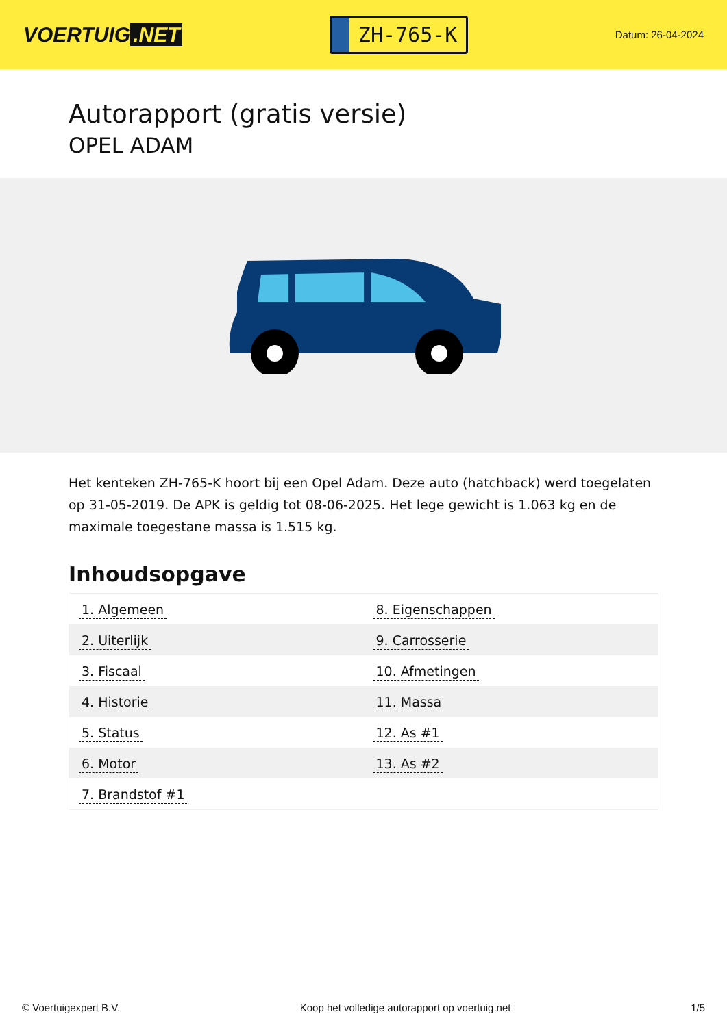VOERTUIG.NET
ZH-765-K
Datum: 26-04-2024
Autorapport (gratis versie)
OPEL ADAM
Het kenteken ZH-765-K hoort bij een Opel Adam. Deze auto (hatchback) werd toegelaten op 31-05-2019. De APK is geldig tot 08-06-2025. Het lege gewicht is 1.063 kg en de maximale toegestane massa is 1.515 kg.
Inhoudsopgave
| 1. Algemeen | 8. Eigenschappen |
| 2. Uiterlijk | 9. Carrosserie |
| 3. Fiscaal | 10. Afmetingen |
| 4. Historie | 11. Massa |
| 5. Status | 12. As #1 |
| 6. Motor | 13. As #2 |
| 7. Brandstof #1 | |
© Voertuigexpert B.V. Koop het volledige autorapport op voertuig.net 1/5